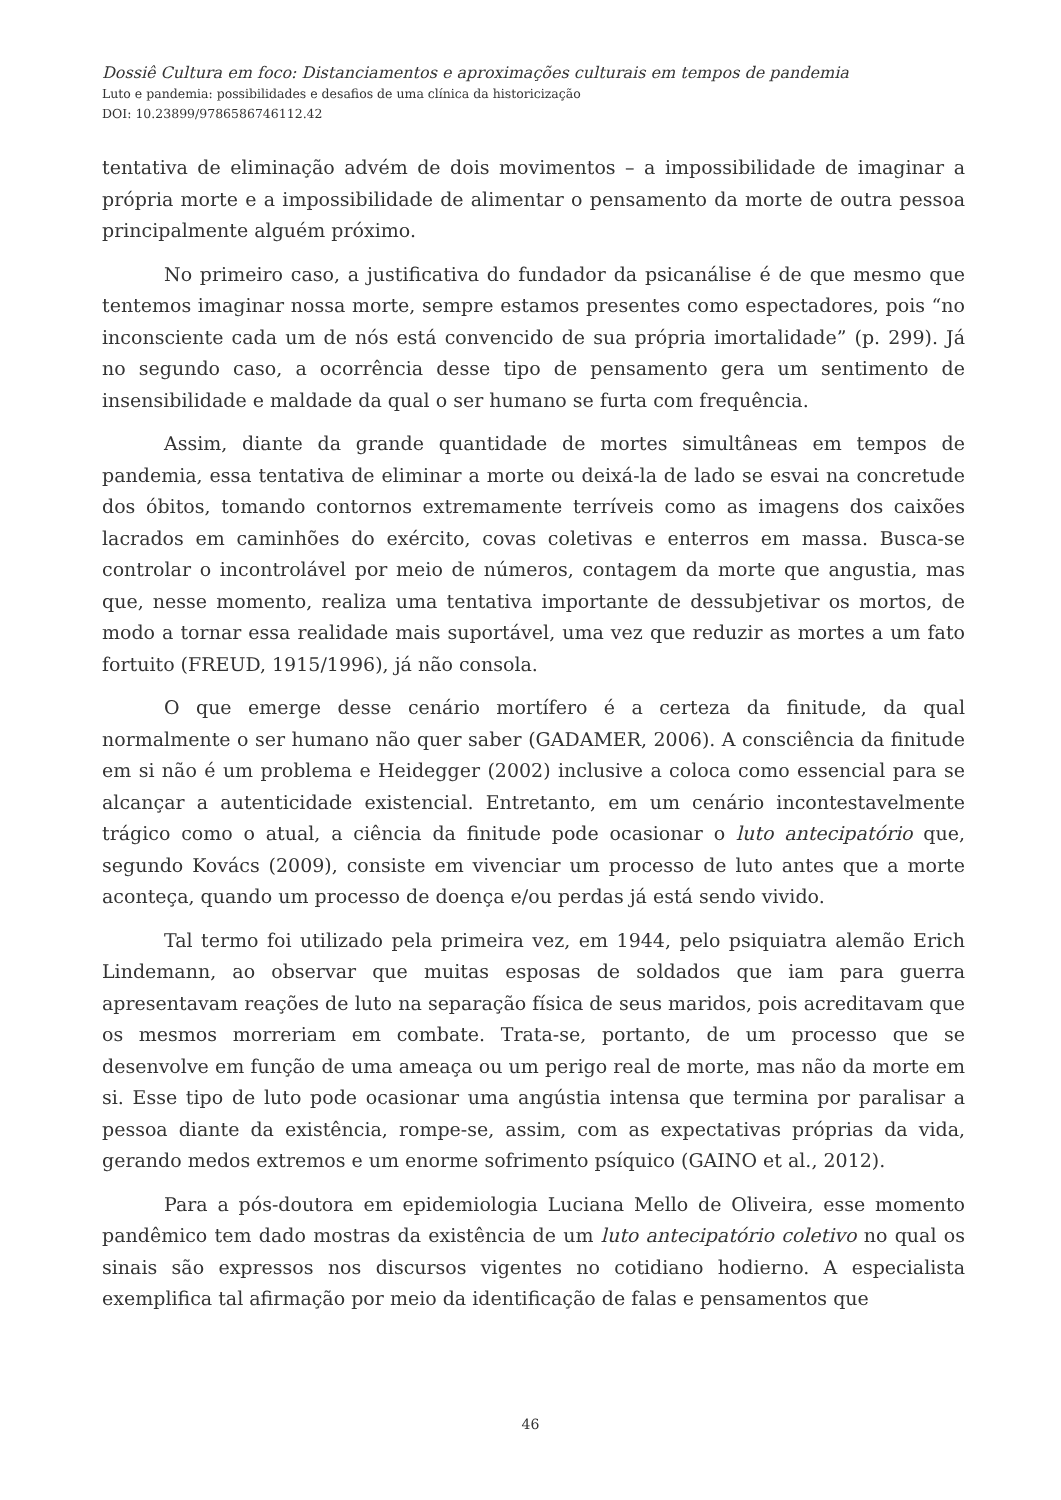Dossiê Cultura em foco: Distanciamentos e aproximações culturais em tempos de pandemia
Luto e pandemia: possibilidades e desafios de uma clínica da historicização
DOI: 10.23899/9786586746112.42
tentativa de eliminação advém de dois movimentos – a impossibilidade de imaginar a própria morte e a impossibilidade de alimentar o pensamento da morte de outra pessoa principalmente alguém próximo.
No primeiro caso, a justificativa do fundador da psicanálise é de que mesmo que tentemos imaginar nossa morte, sempre estamos presentes como espectadores, pois “no inconsciente cada um de nós está convencido de sua própria imortalidade” (p. 299). Já no segundo caso, a ocorrência desse tipo de pensamento gera um sentimento de insensibilidade e maldade da qual o ser humano se furta com frequência.
Assim, diante da grande quantidade de mortes simultâneas em tempos de pandemia, essa tentativa de eliminar a morte ou deixá-la de lado se esvai na concretude dos óbitos, tomando contornos extremamente terríveis como as imagens dos caixões lacrados em caminhões do exército, covas coletivas e enterros em massa. Busca-se controlar o incontrolável por meio de números, contagem da morte que angustia, mas que, nesse momento, realiza uma tentativa importante de dessubjetivar os mortos, de modo a tornar essa realidade mais suportável, uma vez que reduzir as mortes a um fato fortuito (FREUD, 1915/1996), já não consola.
O que emerge desse cenário mortífero é a certeza da finitude, da qual normalmente o ser humano não quer saber (GADAMER, 2006). A consciência da finitude em si não é um problema e Heidegger (2002) inclusive a coloca como essencial para se alcançar a autenticidade existencial. Entretanto, em um cenário incontestavelmente trágico como o atual, a ciência da finitude pode ocasionar o luto antecipatório que, segundo Kovács (2009), consiste em vivenciar um processo de luto antes que a morte aconteça, quando um processo de doença e/ou perdas já está sendo vivido.
Tal termo foi utilizado pela primeira vez, em 1944, pelo psiquiatra alemão Erich Lindemann, ao observar que muitas esposas de soldados que iam para guerra apresentavam reações de luto na separação física de seus maridos, pois acreditavam que os mesmos morreriam em combate. Trata-se, portanto, de um processo que se desenvolve em função de uma ameaça ou um perigo real de morte, mas não da morte em si. Esse tipo de luto pode ocasionar uma angústia intensa que termina por paralisar a pessoa diante da existência, rompe-se, assim, com as expectativas próprias da vida, gerando medos extremos e um enorme sofrimento psíquico (GAINO et al., 2012).
Para a pós-doutora em epidemiologia Luciana Mello de Oliveira, esse momento pandêmico tem dado mostras da existência de um luto antecipatório coletivo no qual os sinais são expressos nos discursos vigentes no cotidiano hodierno. A especialista exemplifica tal afirmação por meio da identificação de falas e pensamentos que
46